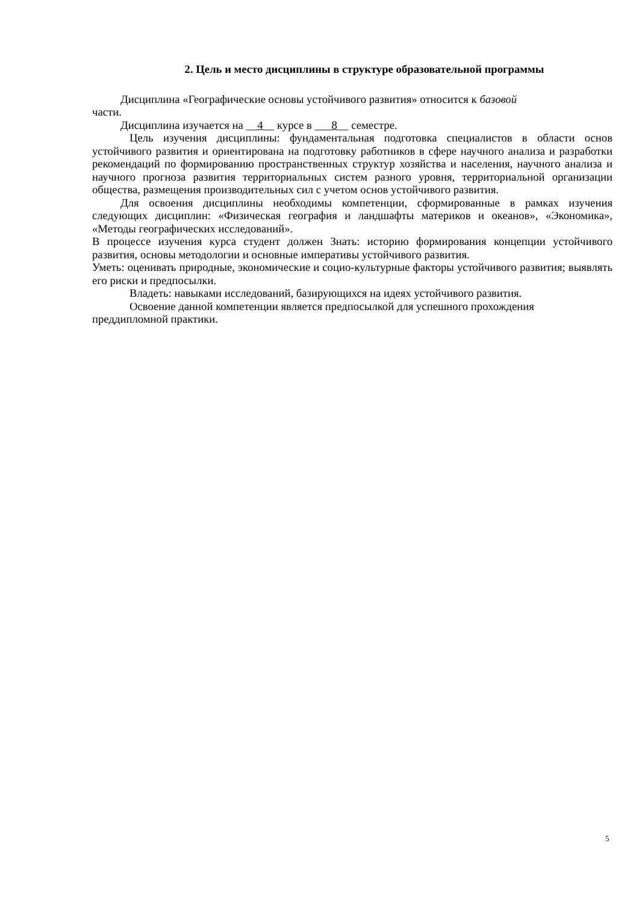2. Цель и место дисциплины в структуре образовательной программы
Дисциплина «Географические основы устойчивого развития» относится к базовой
части.
Дисциплина изучается на __4__ курсе в ___8__ семестре.
Цель изучения дисциплины: фундаментальная подготовка специалистов в области основ устойчивого развития и ориентирована на подготовку работников в сфере научного анализа и разработки рекомендаций по формированию пространственных структур хозяйства и населения, научного анализа и научного прогноза развития территориальных систем разного уровня, территориальной организации общества, размещения производительных сил с учетом основ устойчивого развития.
Для освоения дисциплины необходимы компетенции, сформированные в рамках изучения следующих дисциплин: «Физическая география и ландшафты материков и океанов», «Экономика», «Методы географических исследований».
В процессе изучения курса студент должен Знать: историю формирования концепции устойчивого развития, основы методологии и основные императивы устойчивого развития.
Уметь: оценивать природные, экономические и социо-культурные факторы устойчивого развития; выявлять его риски и предпосылки.
Владеть: навыками исследований, базирующихся на идеях устойчивого развития.
Освоение данной компетенции является предпосылкой для успешного прохождения преддипломной практики.
5